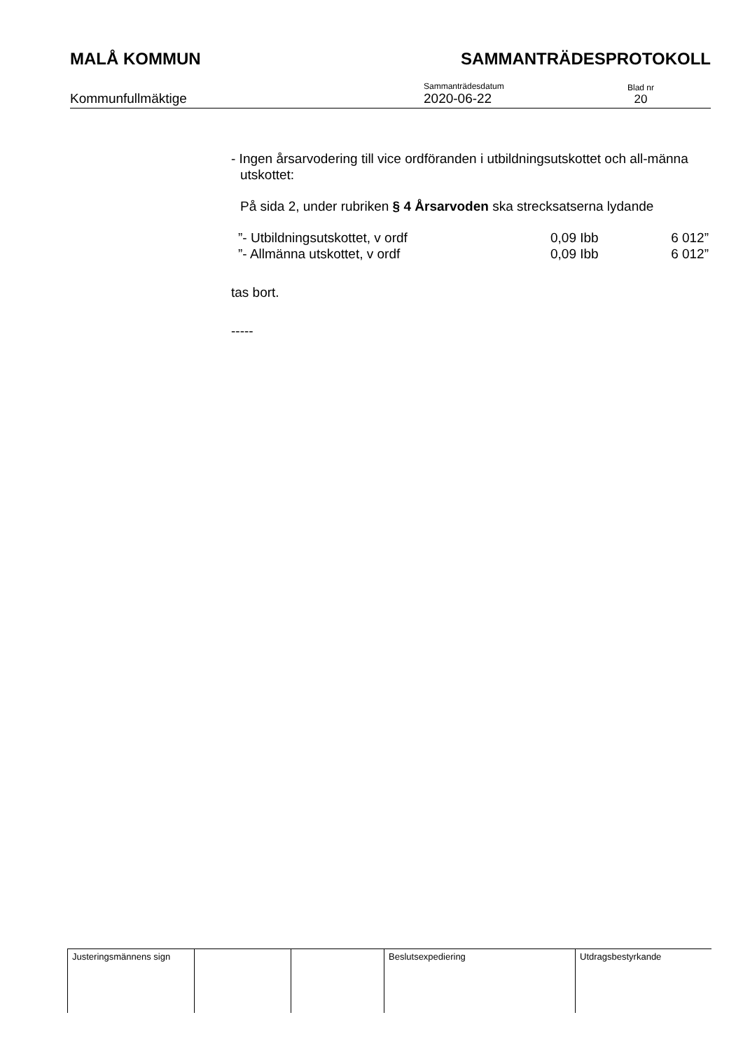MALÅ KOMMUN SAMMANTRÄDESPROTOKOLL
Kommunfullmäktige
Sammanträdesdatum
2020-06-22
Blad nr
20
- Ingen årsarvodering till vice ordföranden i utbildningsutskottet och all-männa utskottet:
På sida 2, under rubriken § 4 Årsarvoden ska strecksatserna lydande
| ”- Utbildningsutskottet, v ordf | 0,09 Ibb | 6 012” |
| ”- Allmänna utskottet, v ordf | 0,09 Ibb | 6 012” |
tas bort.
-----
| Justeringsmännens sign | | | Beslutsexpediering | Utdragsbestyrkande |